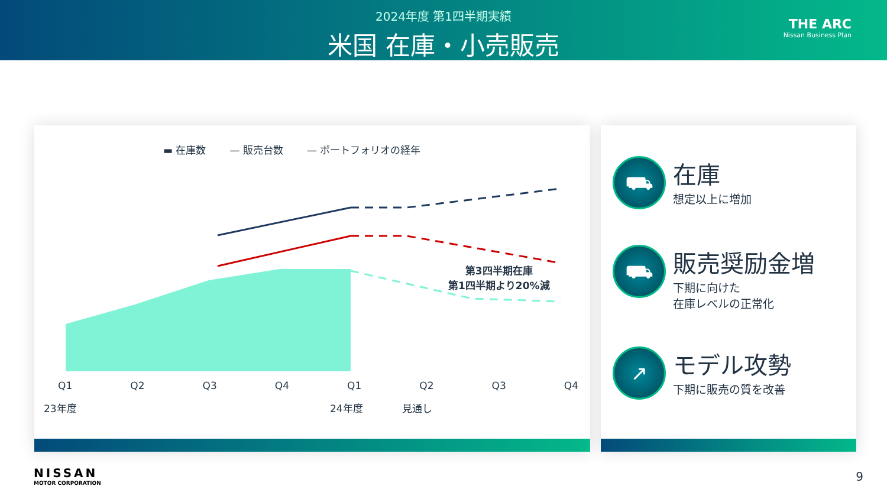2024年度 第1四半期実績
米国 在庫・小売販売
THE ARC
Nissan Business Plan
▬ 在庫数 — 販売台数 — ポートフォリオの経年
第3四半期在庫
第1四半期より20%減
Q1 Q2 Q3 Q4 Q1 Q2 Q3 Q4
23年度 24年度 見通し
⛟
在庫
想定以上に増加
⛟
販売奨励金増
下期に向けた
在庫レベルの正常化
↗
モデル攻勢
下期に販売の質を改善
NISSAN
MOTOR CORPORATION
9